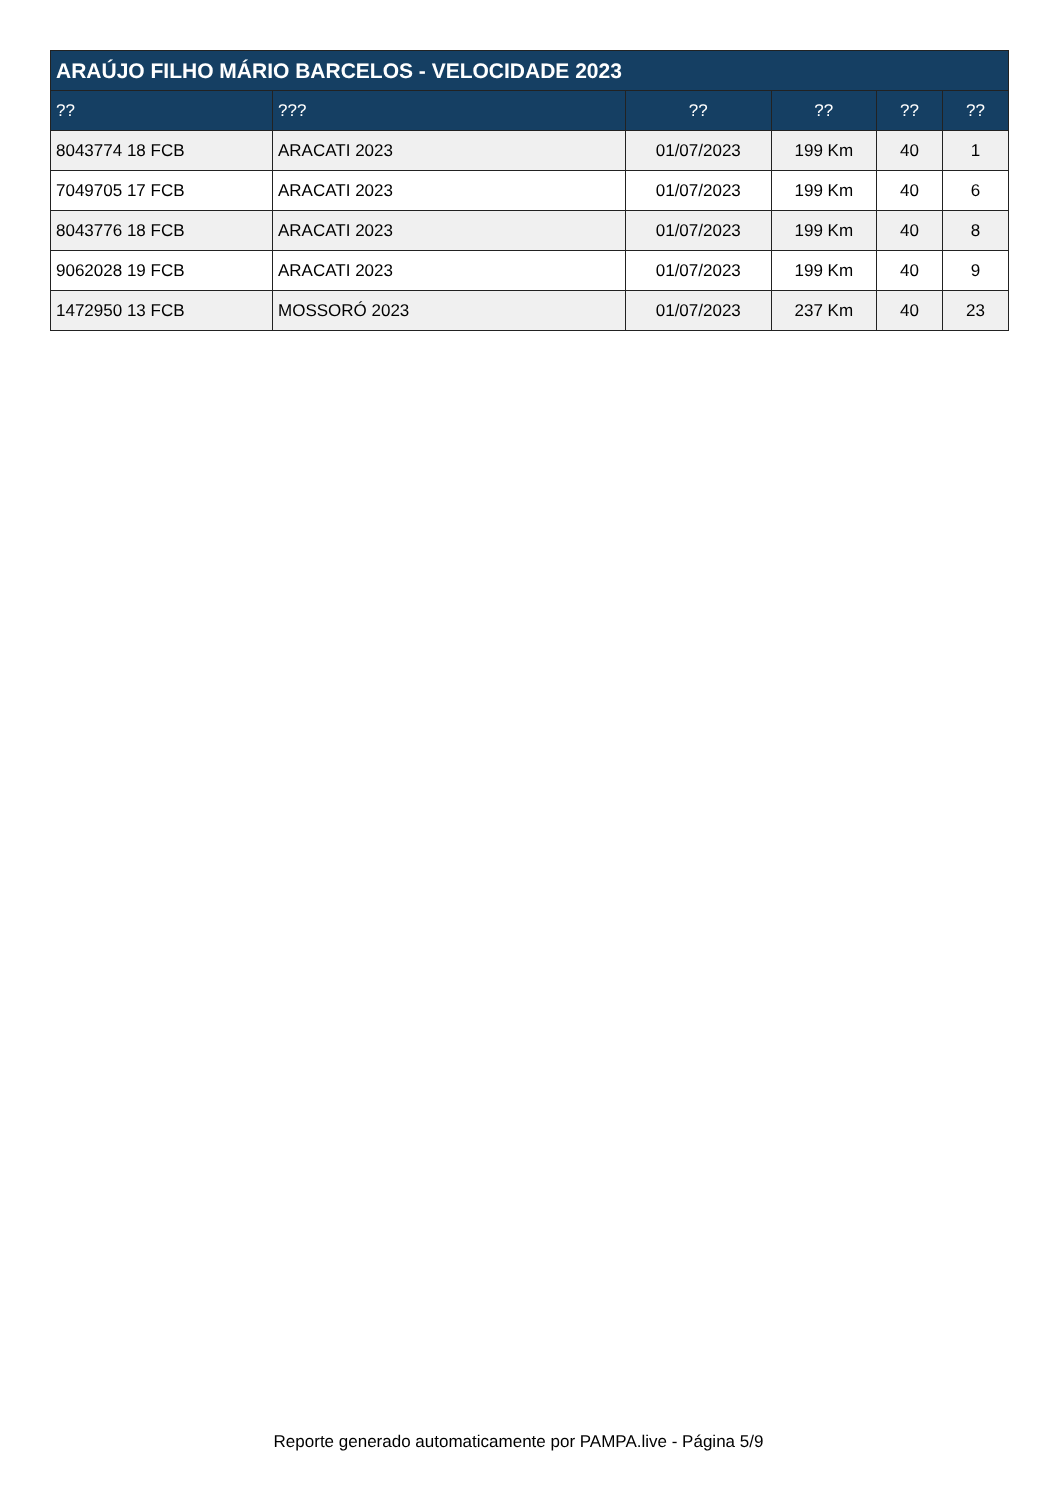| ARAÚJO FILHO MÁRIO BARCELOS - VELOCIDADE 2023 | | | | | |
| --- | --- | --- | --- | --- | --- |
| ?? | ??? | ?? | ?? | ?? | ?? |
| 8043774 18 FCB | ARACATI 2023 | 01/07/2023 | 199 Km | 40 | 1 |
| 7049705 17 FCB | ARACATI 2023 | 01/07/2023 | 199 Km | 40 | 6 |
| 8043776 18 FCB | ARACATI 2023 | 01/07/2023 | 199 Km | 40 | 8 |
| 9062028 19 FCB | ARACATI 2023 | 01/07/2023 | 199 Km | 40 | 9 |
| 1472950 13 FCB | MOSSORÓ 2023 | 01/07/2023 | 237 Km | 40 | 23 |
Reporte generado automaticamente por PAMPA.live - Página 5/9